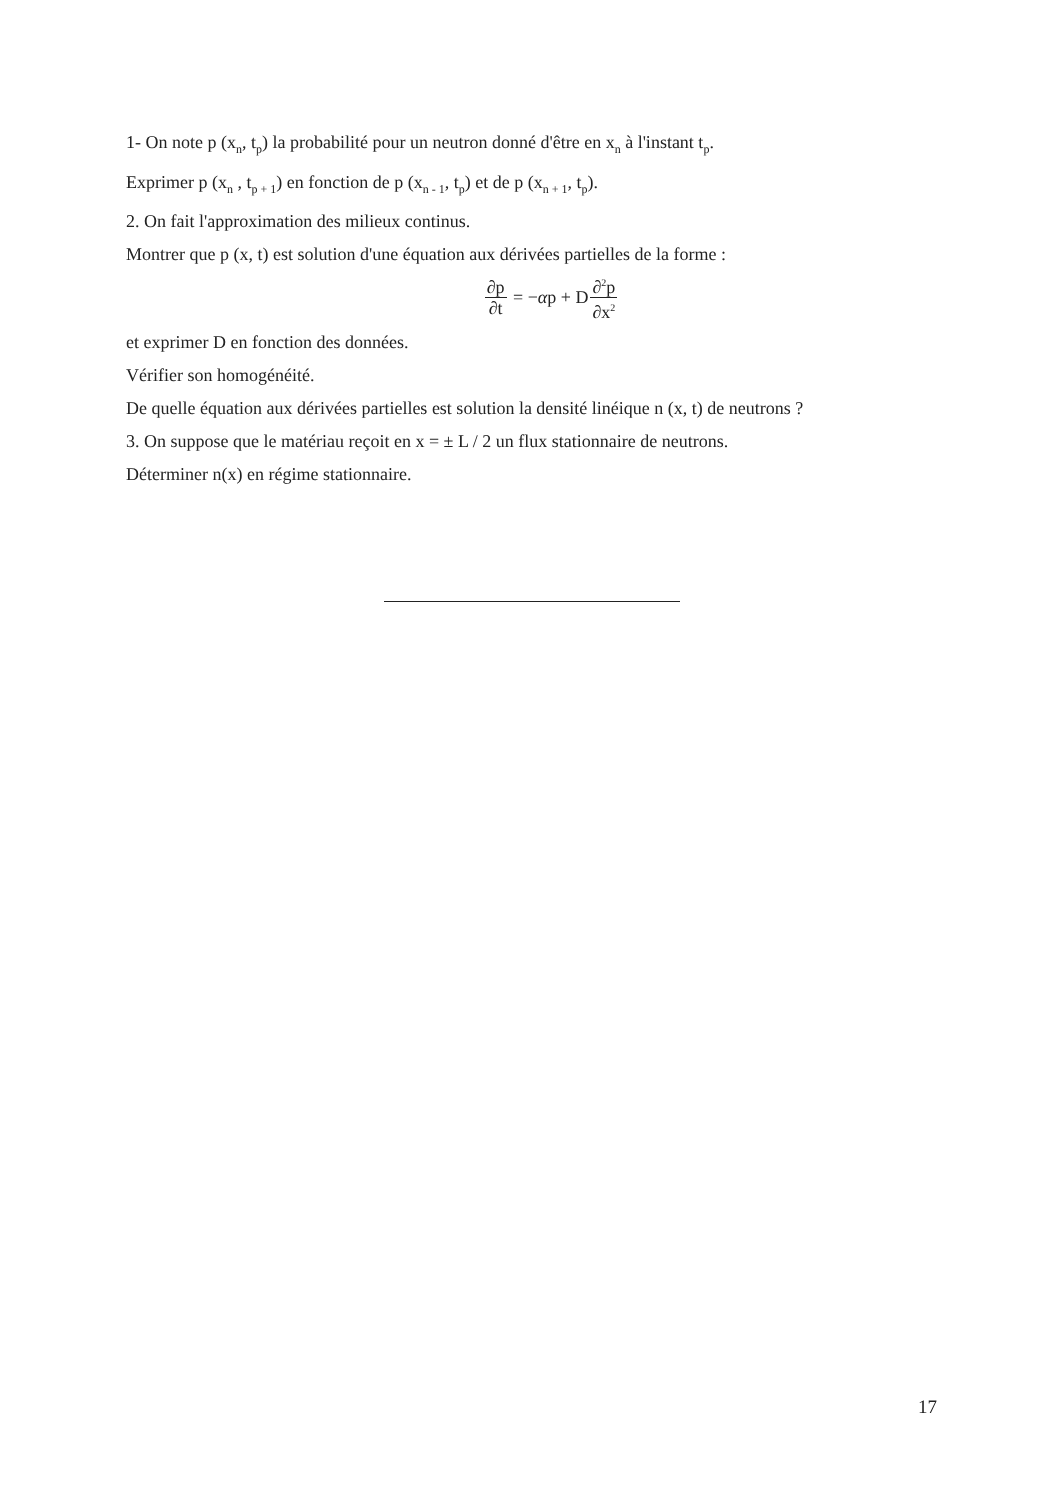1- On note p (x<sub>n</sub>, t<sub>p</sub>) la probabilité pour un neutron donné d'être en x<sub>n</sub> à l'instant t<sub>p</sub>.
Exprimer p (x<sub>n</sub> , t<sub>p + 1</sub>) en fonction de p (x<sub>n - 1</sub>, t<sub>p</sub>) et de p (x<sub>n + 1</sub>, t<sub>p</sub>).
2. On fait l'approximation des milieux continus.
Montrer que p (x, t) est solution d'une équation aux dérivées partielles de la forme :
∂p ∂t = − α p + D ∂<sup>2</sup>p ∂x<sup>2</sup>
et exprimer D en fonction des données.
Vérifier son homogénéité.
De quelle équation aux dérivées partielles est solution la densité linéique n (x, t) de neutrons ?
3. On suppose que le matériau reçoit en x = ± L / 2 un flux stationnaire de neutrons.
Déterminer n(x) en régime stationnaire.
17